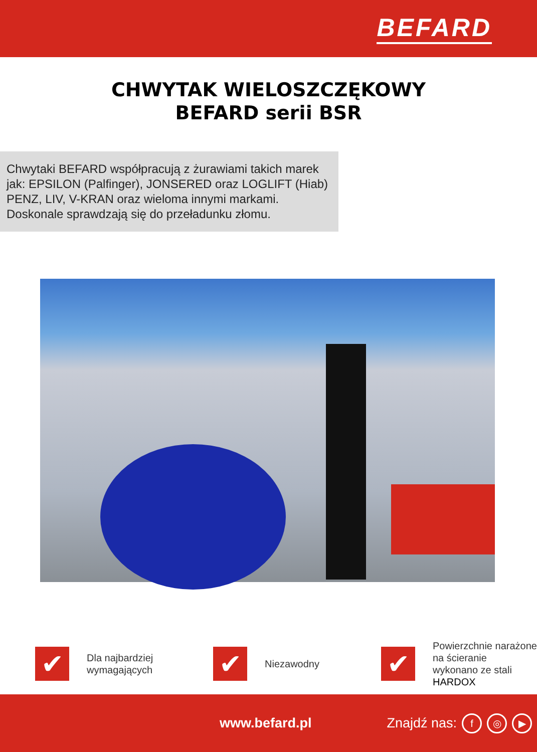BEFARD
CHWYTAK WIELOSZCZĘKOWY
BEFARD serii BSR
Chwytaki BEFARD współpracują z żurawiami takich marek jak: EPSILON (Palfinger), JONSERED oraz LOGLIFT (Hiab) PENZ, LIV, V-KRAN oraz wieloma innymi markami.
Doskonale sprawdzają się do przeładunku złomu.
✔
Dla najbardziej
wymagających
✔
Niezawodny
✔
Powierzchnie narażone
na ścieranie
wykonano ze stali
HARDOX
www.befard.pl Znajdź nas: f ◎ ▶